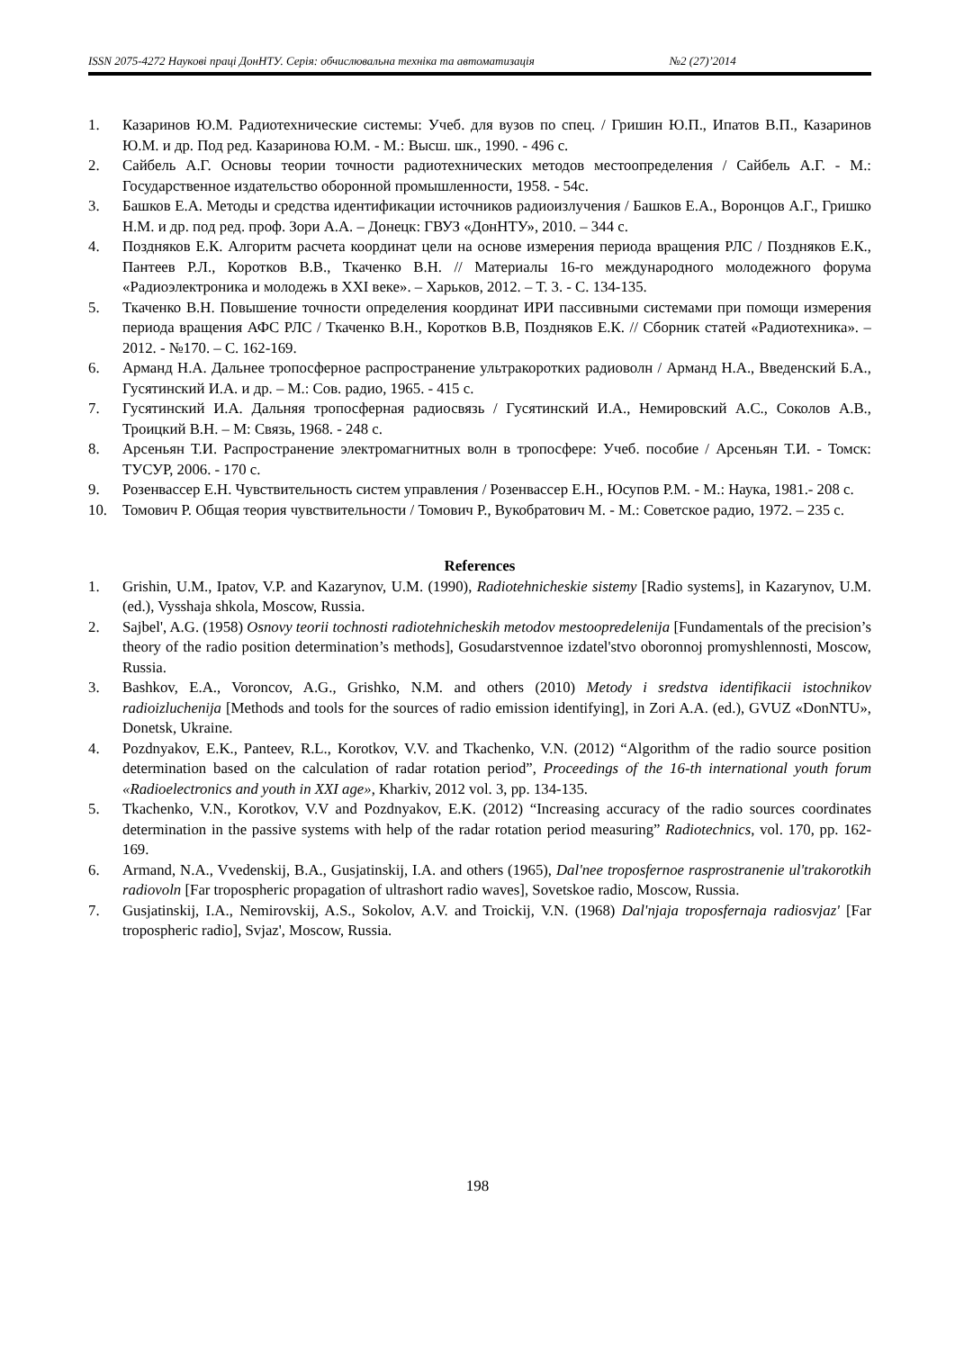ISSN 2075-4272 Наукові праці ДонНТУ. Серія: обчислювальна техніка та автоматизація №2 (27)’2014
1. Казаринов Ю.М. Радиотехнические системы: Учеб. для вузов по спец. / Гришин Ю.П., Ипатов В.П., Казаринов Ю.М. и др. Под ред. Казаринова Ю.М. - М.: Высш. шк., 1990. - 496 с.
2. Сайбель А.Г. Основы теории точности радиотехнических методов местоопределения / Сайбель А.Г. - М.: Государственное издательство оборонной промышленности, 1958. - 54с.
3. Башков Е.А. Методы и средства идентификации источников радиоизлучения / Башков Е.А., Воронцов А.Г., Гришко Н.М. и др. под ред. проф. Зори А.А. – Донецк: ГВУЗ «ДонНТУ», 2010. – 344 с.
4. Поздняков Е.К. Алгоритм расчета координат цели на основе измерения периода вращения РЛС / Поздняков Е.К., Пантеев Р.Л., Коротков В.В., Ткаченко В.Н. // Материалы 16-го международного молодежного форума «Радиоэлектроника и молодежь в XXI веке». – Харьков, 2012. – Т. 3. - С. 134-135.
5. Ткаченко В.Н. Повышение точности определения координат ИРИ пассивными системами при помощи измерения периода вращения АФС РЛС / Ткаченко В.Н., Коротков В.В, Поздняков Е.К. // Сборник статей «Радиотехника». – 2012. - №170. – С. 162-169.
6. Арманд Н.А. Дальнее тропосферное распространение ультракоротких радиоволн / Арманд Н.А., Введенский Б.А., Гусятинский И.А. и др. – М.: Сов. радио, 1965. - 415 с.
7. Гусятинский И.А. Дальняя тропосферная радиосвязь / Гусятинский И.А., Немировский А.С., Соколов А.В., Троицкий В.Н. – М: Связь, 1968. - 248 с.
8. Арсеньян Т.И. Распространение электромагнитных волн в тропосфере: Учеб. пособие / Арсеньян Т.И. - Томск: ТУСУР, 2006. - 170 с.
9. Розенвассер Е.Н. Чувствительность систем управления / Розенвассер Е.Н., Юсупов Р.М. - М.: Наука, 1981.- 208 с.
10. Томович Р. Общая теория чувствительности / Томович Р., Вукобратович М. - М.: Советское радио, 1972. – 235 с.
References
1. Grishin, U.M., Ipatov, V.P. and Kazarynov, U.M. (1990), Radiotehnicheskie sistemy [Radio systems], in Kazarynov, U.M. (ed.), Vysshaja shkola, Moscow, Russia.
2. Sajbel', A.G. (1958) Osnovy teorii tochnosti radiotehnicheskih metodov mestoopredelenija [Fundamentals of the precision’s theory of the radio position determination’s methods], Gosudarstvennoe izdatel'stvo oboronnoj promyshlennosti, Moscow, Russia.
3. Bashkov, E.A., Voroncov, A.G., Grishko, N.M. and others (2010) Metody i sredstva identifikacii istochnikov radioizluchenija [Methods and tools for the sources of radio emission identifying], in Zori A.A. (ed.), GVUZ «DonNTU», Donetsk, Ukraine.
4. Pozdnyakov, E.K., Panteev, R.L., Korotkov, V.V. and Tkachenko, V.N. (2012) “Algorithm of the radio source position determination based on the calculation of radar rotation period”, Proceedings of the 16-th international youth forum «Radioelectronics and youth in XXI age», Kharkiv, 2012 vol. 3, pp. 134-135.
5. Tkachenko, V.N., Korotkov, V.V and Pozdnyakov, E.K. (2012) “Increasing accuracy of the radio sources coordinates determination in the passive systems with help of the radar rotation period measuring” Radiotechnics, vol. 170, pp. 162-169.
6. Armand, N.A., Vvedenskij, B.A., Gusjatinskij, I.A. and others (1965), Dal'nee troposfernoe rasprostranenie ul'trakorotkih radiovoln [Far tropospheric propagation of ultrashort radio waves], Sovetskoe radio, Moscow, Russia.
7. Gusjatinskij, I.A., Nemirovskij, A.S., Sokolov, A.V. and Troickij, V.N. (1968) Dal'njaja troposfernaja radiosvjaz' [Far tropospheric radio], Svjaz', Moscow, Russia.
198